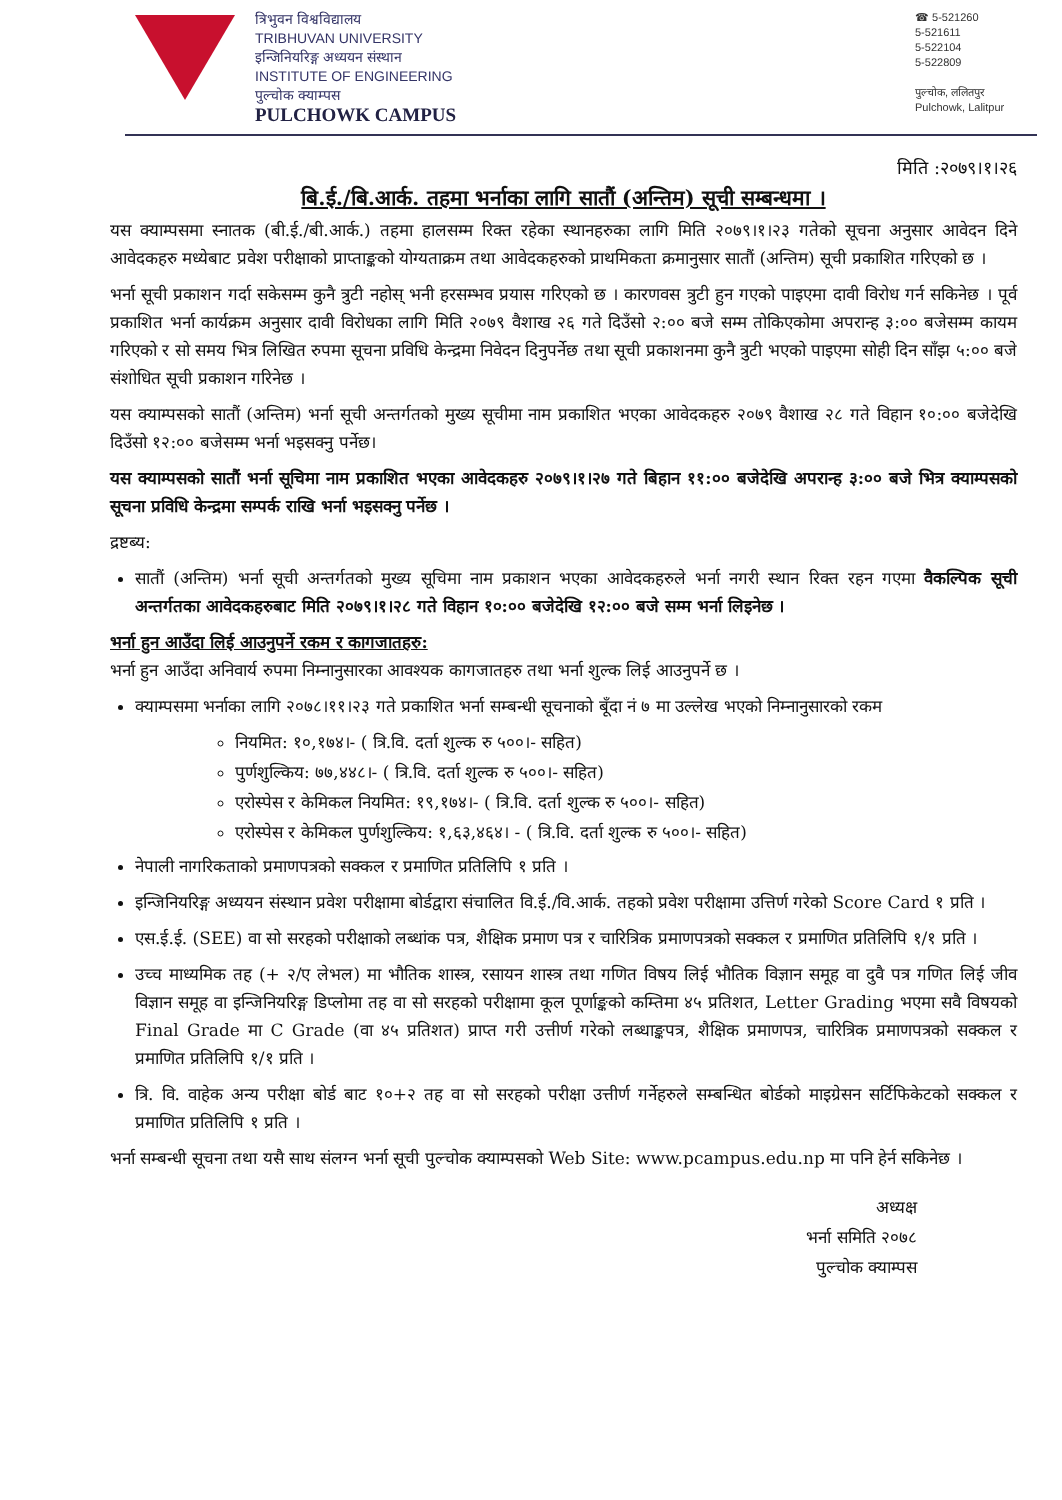त्रिभुवन विश्वविद्यालय
TRIBHUVAN UNIVERSITY
इन्जिनियरिङ्ग अध्ययन संस्थान
INSTITUTE OF ENGINEERING
पुल्चोक क्याम्पस
PULCHOWK CAMPUS
☎ 5-521260
5-521611
5-522104
5-522809
पुल्चोक, ललितपुर
Pulchowk, Lalitpur
मिति :२०७९।१।२६
बि.ई./बि.आर्क. तहमा भर्नाका लागि सातौं (अन्तिम) सूची सम्बन्धमा ।
यस क्याम्पसमा स्नातक (बी.ई./बी.आर्क.) तहमा हालसम्म रिक्त रहेका स्थानहरुका लागि मिति २०७९।१।२३ गतेको सूचना अनुसार आवेदन दिने आवेदकहरु मध्येबाट प्रवेश परीक्षाको प्राप्ताङ्कको योग्यताक्रम तथा आवेदकहरुको प्राथमिकता क्रमानुसार सातौं (अन्तिम) सूची प्रकाशित गरिएको छ ।
भर्ना सूची प्रकाशन गर्दा सकेसम्म कुनै त्रुटी नहोस् भनी हरसम्भव प्रयास गरिएको छ । कारणवस त्रुटी हुन गएको पाइएमा दावी विरोध गर्न सकिनेछ । पूर्व प्रकाशित भर्ना कार्यक्रम अनुसार दावी विरोधका लागि मिति २०७९ वैशाख २६ गते दिउँसो २:०० बजे सम्म तोकिएकोमा अपरान्ह ३:०० बजेसम्म कायम गरिएको र सो समय भित्र लिखित रुपमा सूचना प्रविधि केन्द्रमा निवेदन दिनुपर्नेछ तथा सूची प्रकाशनमा कुनै त्रुटी भएको पाइएमा सोही दिन साँझ ५:०० बजे संशोधित सूची प्रकाशन गरिनेछ ।
यस क्याम्पसको सातौं (अन्तिम) भर्ना सूची अन्तर्गतको मुख्य सूचीमा नाम प्रकाशित भएका आवेदकहरु २०७९ वैशाख २८ गते विहान १०:०० बजेदेखि दिउँसो १२:०० बजेसम्म भर्ना भइसक्नु पर्नेछ।
यस क्याम्पसको सातौं भर्ना सूचिमा नाम प्रकाशित भएका आवेदकहरु २०७९।१।२७ गते बिहान ११:०० बजेदेखि अपरान्ह ३:०० बजे भित्र क्याम्पसको सूचना प्रविधि केन्द्रमा सम्पर्क राखि भर्ना भइसक्नु पर्नेछ ।
द्रष्टब्य:
सातौं (अन्तिम) भर्ना सूची अन्तर्गतको मुख्य सूचिमा नाम प्रकाशन भएका आवेदकहरुले भर्ना नगरी स्थान रिक्त रहन गएमा वैकल्पिक सूची अन्तर्गतका आवेदकहरुबाट मिति २०७९।१।२८ गते विहान १०:०० बजेदेखि १२:०० बजे सम्म भर्ना लिइनेछ ।
भर्ना हुन आउँदा लिई आउनुपर्ने रकम र कागजातहरु:
भर्ना हुन आउँदा अनिवार्य रुपमा निम्नानुसारका आवश्यक कागजातहरु तथा भर्ना शुल्क लिई आउनुपर्ने छ ।
क्याम्पसमा भर्नाका लागि २०७८।११।२३ गते प्रकाशित भर्ना सम्बन्धी सूचनाको बूँदा नं ७ मा उल्लेख भएको निम्नानुसारको रकम
नियमित: १०,१७४।- ( त्रि.वि. दर्ता शुल्क रु ५००।- सहित)
पुर्णशुल्किय: ७७,४४८।- ( त्रि.वि. दर्ता शुल्क रु ५००।- सहित)
एरोस्पेस र केमिकल नियमित: १९,१७४।- ( त्रि.वि. दर्ता शुल्क रु ५००।- सहित)
एरोस्पेस र केमिकल पुर्णशुल्किय: १,६३,४६४। - ( त्रि.वि. दर्ता शुल्क रु ५००।- सहित)
नेपाली नागरिकताको प्रमाणपत्रको सक्कल र प्रमाणित प्रतिलिपि १ प्रति ।
इन्जिनियरिङ्ग अध्ययन संस्थान प्रवेश परीक्षामा बोर्डद्वारा संचालित वि.ई./वि.आर्क. तहको प्रवेश परीक्षामा उत्तिर्ण गरेको Score Card १ प्रति ।
एस.ई.ई. (SEE) वा सो सरहको परीक्षाको लब्धांक पत्र, शैक्षिक प्रमाण पत्र र चारित्रिक प्रमाणपत्रको सक्कल र प्रमाणित प्रतिलिपि १/१ प्रति ।
उच्च माध्यमिक तह (+ २/ए लेभल) मा भौतिक शास्त्र, रसायन शास्त्र तथा गणित विषय लिई भौतिक विज्ञान समूह वा दुवै पत्र गणित लिई जीव विज्ञान समूह वा इन्जिनियरिङ्ग डिप्लोमा तह वा सो सरहको परीक्षामा कूल पूर्णाङ्कको कम्तिमा ४५ प्रतिशत, Letter Grading भएमा सवै विषयको Final Grade मा C Grade (वा ४५ प्रतिशत) प्राप्त गरी उत्तीर्ण गरेको लब्धाङ्कपत्र, शैक्षिक प्रमाणपत्र, चारित्रिक प्रमाणपत्रको सक्कल र प्रमाणित प्रतिलिपि १/१ प्रति ।
त्रि. वि. वाहेक अन्य परीक्षा बोर्ड बाट १०+२ तह वा सो सरहको परीक्षा उत्तीर्ण गर्नेहरुले सम्बन्धित बोर्डको माइग्रेसन सर्टिफिकेटको सक्कल र प्रमाणित प्रतिलिपि १ प्रति ।
भर्ना सम्बन्धी सूचना तथा यसै साथ संलग्न भर्ना सूची पुल्चोक क्याम्पसको Web Site: www.pcampus.edu.np मा पनि हेर्न सकिनेछ ।
अध्यक्ष
भर्ना समिति २०७८
पुल्चोक क्याम्पस